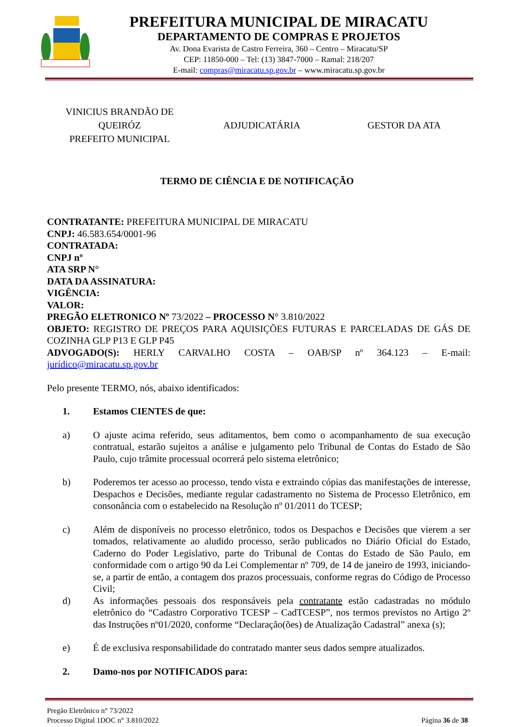PREFEITURA MUNICIPAL DE MIRACATU
DEPARTAMENTO DE COMPRAS E PROJETOS
Av. Dona Evarista de Castro Ferreira, 360 – Centro – Miracatu/SP
CEP: 11850-000 – Tel: (13) 3847-7000 – Ramal: 218/207
E-mail: compras@miracatu.sp.gov.br – www.miracatu.sp.gov.br
VINICIUS BRANDÃO DE
QUEIRÓZ
PREFEITO MUNICIPAL
ADJUDICATÁRIA GESTOR DA ATA
TERMO DE CIÊNCIA E DE NOTIFICAÇÃO
CONTRATANTE: PREFEITURA MUNICIPAL DE MIRACATU
CNPJ: 46.583.654/0001-96
CONTRATADA:
CNPJ nº
ATA SRP N°
DATA DA ASSINATURA:
VIGÊNCIA:
VALOR:
PREGÃO ELETRONICO Nº 73/2022 – PROCESSO N° 3.810/2022
OBJETO: REGISTRO DE PREÇOS PARA AQUISIÇÕES FUTURAS E PARCELADAS DE GÁS DE COZINHA GLP P13 E GLP P45
ADVOGADO(S): HERLY CARVALHO COSTA – OAB/SP nº 364.123 – E-mail: jurídico@miracatu.sp.gov.br
Pelo presente TERMO, nós, abaixo identificados:
1. Estamos CIENTES de que:
a) O ajuste acima referido, seus aditamentos, bem como o acompanhamento de sua execução contratual, estarão sujeitos a análise e julgamento pelo Tribunal de Contas do Estado de São Paulo, cujo trâmite processual ocorrerá pelo sistema eletrônico;
b) Poderemos ter acesso ao processo, tendo vista e extraindo cópias das manifestações de interesse, Despachos e Decisões, mediante regular cadastramento no Sistema de Processo Eletrônico, em consonância com o estabelecido na Resolução nº 01/2011 do TCESP;
c) Além de disponíveis no processo eletrônico, todos os Despachos e Decisões que vierem a ser tomados, relativamente ao aludido processo, serão publicados no Diário Oficial do Estado, Caderno do Poder Legislativo, parte do Tribunal de Contas do Estado de São Paulo, em conformidade com o artigo 90 da Lei Complementar nº 709, de 14 de janeiro de 1993, iniciando-se, a partir de então, a contagem dos prazos processuais, conforme regras do Código de Processo Civil;
d) As informações pessoais dos responsáveis pela contratante estão cadastradas no módulo eletrônico do “Cadastro Corporativo TCESP – CadTCESP”, nos termos previstos no Artigo 2º das Instruções nº01/2020, conforme “Declaração(ões) de Atualização Cadastral” anexa (s);
e) É de exclusiva responsabilidade do contratado manter seus dados sempre atualizados.
2. Damo-nos por NOTIFICADOS para:
Pregão Eletrônico n° 73/2022
Processo Digital 1DOC n° 3.810/2022
Página 36 de 38